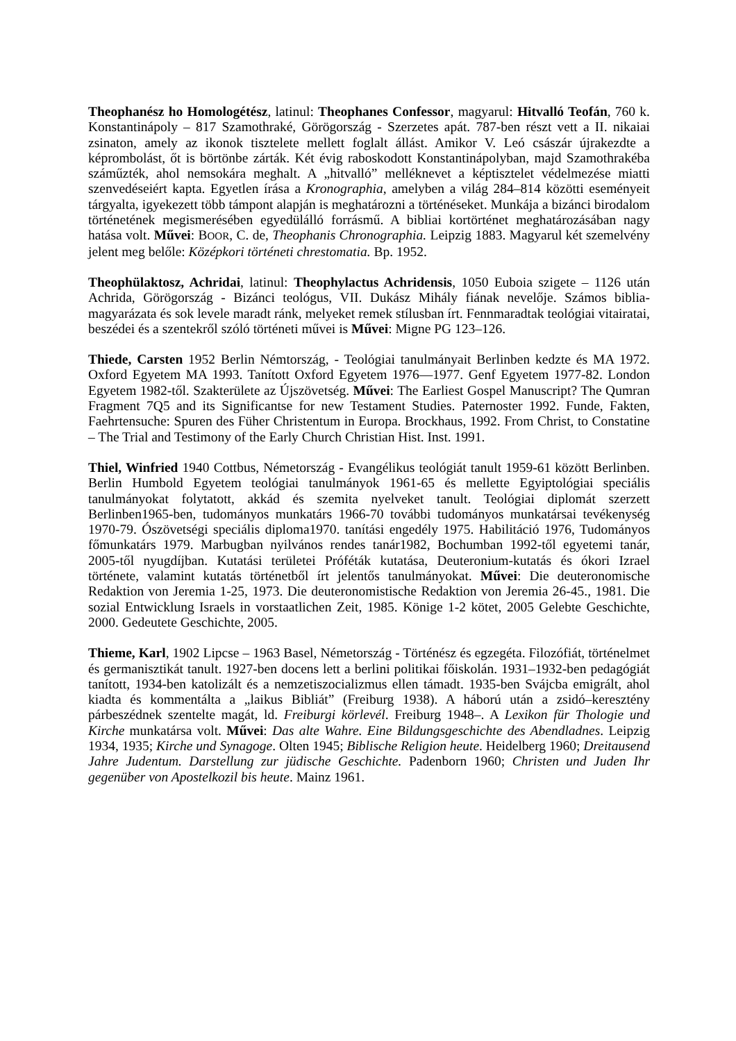Theophanész ho Homologétész, latinul: Theophanes Confessor, magyarul: Hitvalló Teofán, 760 k. Konstantinápoly – 817 Szamothraké, Görögország - Szerzetes apát. 787-ben részt vett a II. nikaiai zsinaton, amely az ikonok tisztelete mellett foglalt állást. Amikor V. Leó császár újrakezdte a képrombolást, őt is börtönbe zárták. Két évig raboskodott Konstantinápolyban, majd Szamothrakéba száműzték, ahol nemsokára meghalt. A „hitvalló” melléknevet a képtisztelet védelmezése miatti szenvedéseiért kapta. Egyetlen írása a Kronographia, amelyben a világ 284–814 közötti eseményeit tárgyalta, igyekezett több támpont alapján is meghatározni a történéseket. Munkája a bizánci birodalom történetének megismerésében egyedülálló forrásmű. A bibliai kortörténet meghatározásában nagy hatása volt. Művei: BOOR, C. de, Theophanis Chronographia. Leipzig 1883. Magyarul két szemelvény jelent meg belőle: Középkori történeti chrestomatia. Bp. 1952.
Theophülaktosz, Achridai, latinul: Theophylactus Achridensis, 1050 Euboia szigete – 1126 után Achrida, Görögország - Bizánci teológus, VII. Dukász Mihály fiának nevelője. Számos biblia-magyarázata és sok levele maradt ránk, melyeket remek stílusban írt. Fennmaradtak teológiai vitairatai, beszédei és a szentekről szóló történeti művei is Művei: Migne PG 123–126.
Thiede, Carsten 1952 Berlin Némtország, - Teológiai tanulmányait Berlinben kedzte és MA 1972. Oxford Egyetem MA 1993. Tanított Oxford Egyetem 1976—1977. Genf Egyetem 1977-82. London Egyetem 1982-től. Szakterülete az Újszövetség. Művei: The Earliest Gospel Manuscript? The Qumran Fragment 7Q5 and its Significantse for new Testament Studies. Paternoster 1992. Funde, Fakten, Faehrtensuche: Spuren des Füher Christentum in Europa. Brockhaus, 1992. From Christ, to Constatine – The Trial and Testimony of the Early Church Christian Hist. Inst. 1991.
Thiel, Winfried 1940 Cottbus, Németország - Evangélikus teológiát tanult 1959-61 között Berlinben. Berlin Humbold Egyetem teológiai tanulmányok 1961-65 és mellette Egyiptológiai speciális tanulmányokat folytatott, akkád és szemita nyelveket tanult. Teológiai diplomát szerzett Berlinben1965-ben, tudományos munkatárs 1966-70 további tudományos munkatársai tevékenység 1970-79. Ószövetségi speciális diploma1970. tanítási engedély 1975. Habilitáció 1976, Tudományos főmunkatárs 1979. Marbugban nyilvános rendes tanár1982, Bochumban 1992-től egyetemi tanár, 2005-től nyugdíjban. Kutatási területei Próféták kutatása, Deuteronium-kutatás és ókori Izrael története, valamint kutatás történetből írt jelentős tanulmányokat. Művei: Die deuteronomische Redaktion von Jeremia 1-25, 1973. Die deuteronomistische Redaktion von Jeremia 26-45., 1981. Die sozial Entwicklung Israels in vorstaatlichen Zeit, 1985. Könige 1-2 kötet, 2005 Gelebte Geschichte, 2000. Gedeutete Geschichte, 2005.
Thieme, Karl, 1902 Lipcse – 1963 Basel, Németország - Történész és egzegéta. Filozófiát, történelmet és germanisztikát tanult. 1927-ben docens lett a berlini politikai főiskolán. 1931–1932-ben pedagógiát tanított, 1934-ben katolizált és a nemzetiszocializmus ellen támadt. 1935-ben Svájcba emigrált, ahol kiadta és kommentálta a „laikus Bibliát” (Freiburg 1938). A háború után a zsidó–keresztény párbeszédnek szentelte magát, ld. Freiburgi körlevél. Freiburg 1948–. A Lexikon für Thologie und Kirche munkatársa volt. Művei: Das alte Wahre. Eine Bildungsgeschichte des Abendladnes. Leipzig 1934, 1935; Kirche und Synagoge. Olten 1945; Biblische Religion heute. Heidelberg 1960; Dreitausend Jahre Judentum. Darstellung zur jüdische Geschichte. Padenborn 1960; Christen und Juden Ihr gegenüber von Apostelkozil bis heute. Mainz 1961.